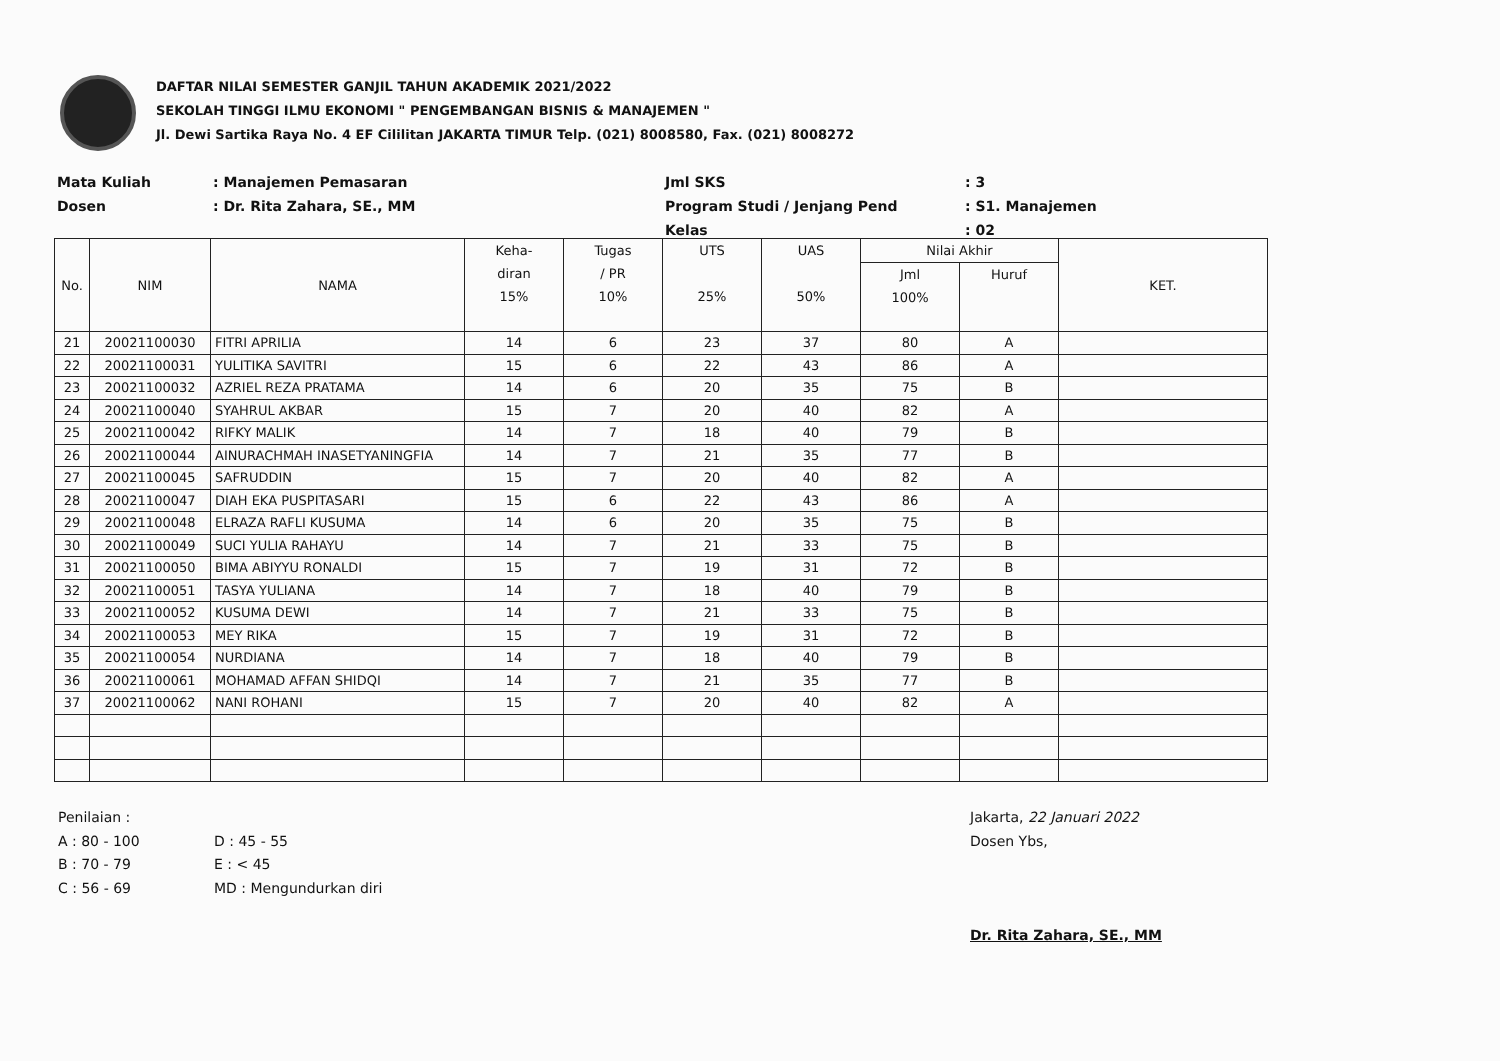DAFTAR NILAI SEMESTER GANJIL TAHUN AKADEMIK 2021/2022
SEKOLAH TINGGI ILMU EKONOMI " PENGEMBANGAN BISNIS & MANAJEMEN "
Jl. Dewi Sartika Raya No. 4 EF Cililitan JAKARTA TIMUR Telp. (021) 8008580, Fax. (021) 8008272
Mata Kuliah: Manajemen Pemasaran Jml SKS: 3 Dosen: Dr. Rita Zahara, SE., MM Program Studi / Jenjang Pend: S1. Manajemen Kelas: 02
| No. | NIM | NAMA | Keha- diran 15% | Tugas / PR 10% | UTS 25% | UAS 50% | Nilai Akhir | | KET. |
| --- | --- | --- | --- | --- | --- | --- | --- | --- | --- |
| | | | | | | | Jml 100% | Huruf | |
| 21 | 20021100030 | FITRI APRILIA | 14 | 6 | 23 | 37 | 80 | A | |
| 22 | 20021100031 | YULITIKA SAVITRI | 15 | 6 | 22 | 43 | 86 | A | |
| 23 | 20021100032 | AZRIEL REZA PRATAMA | 14 | 6 | 20 | 35 | 75 | B | |
| 24 | 20021100040 | SYAHRUL AKBAR | 15 | 7 | 20 | 40 | 82 | A | |
| 25 | 20021100042 | RIFKY MALIK | 14 | 7 | 18 | 40 | 79 | B | |
| 26 | 20021100044 | AINURACHMAH INASETYANINGFIA | 14 | 7 | 21 | 35 | 77 | B | |
| 27 | 20021100045 | SAFRUDDIN | 15 | 7 | 20 | 40 | 82 | A | |
| 28 | 20021100047 | DIAH EKA PUSPITASARI | 15 | 6 | 22 | 43 | 86 | A | |
| 29 | 20021100048 | ELRAZA RAFLI KUSUMA | 14 | 6 | 20 | 35 | 75 | B | |
| 30 | 20021100049 | SUCI YULIA RAHAYU | 14 | 7 | 21 | 33 | 75 | B | |
| 31 | 20021100050 | BIMA ABIYYU RONALDI | 15 | 7 | 19 | 31 | 72 | B | |
| 32 | 20021100051 | TASYA YULIANA | 14 | 7 | 18 | 40 | 79 | B | |
| 33 | 20021100052 | KUSUMA DEWI | 14 | 7 | 21 | 33 | 75 | B | |
| 34 | 20021100053 | MEY RIKA | 15 | 7 | 19 | 31 | 72 | B | |
| 35 | 20021100054 | NURDIANA | 14 | 7 | 18 | 40 | 79 | B | |
| 36 | 20021100061 | MOHAMAD AFFAN SHIDQI | 14 | 7 | 21 | 35 | 77 | B | |
| 37 | 20021100062 | NANI ROHANI | 15 | 7 | 20 | 40 | 82 | A | |
Penilaian : A : 80 - 100 D : 45 - 55 B : 70 - 79 E : < 45 C : 56 - 69 MD : Mengundurkan diri
Jakarta, 22 Januari 2022
Dosen Ybs,
Dr. Rita Zahara, SE., MM